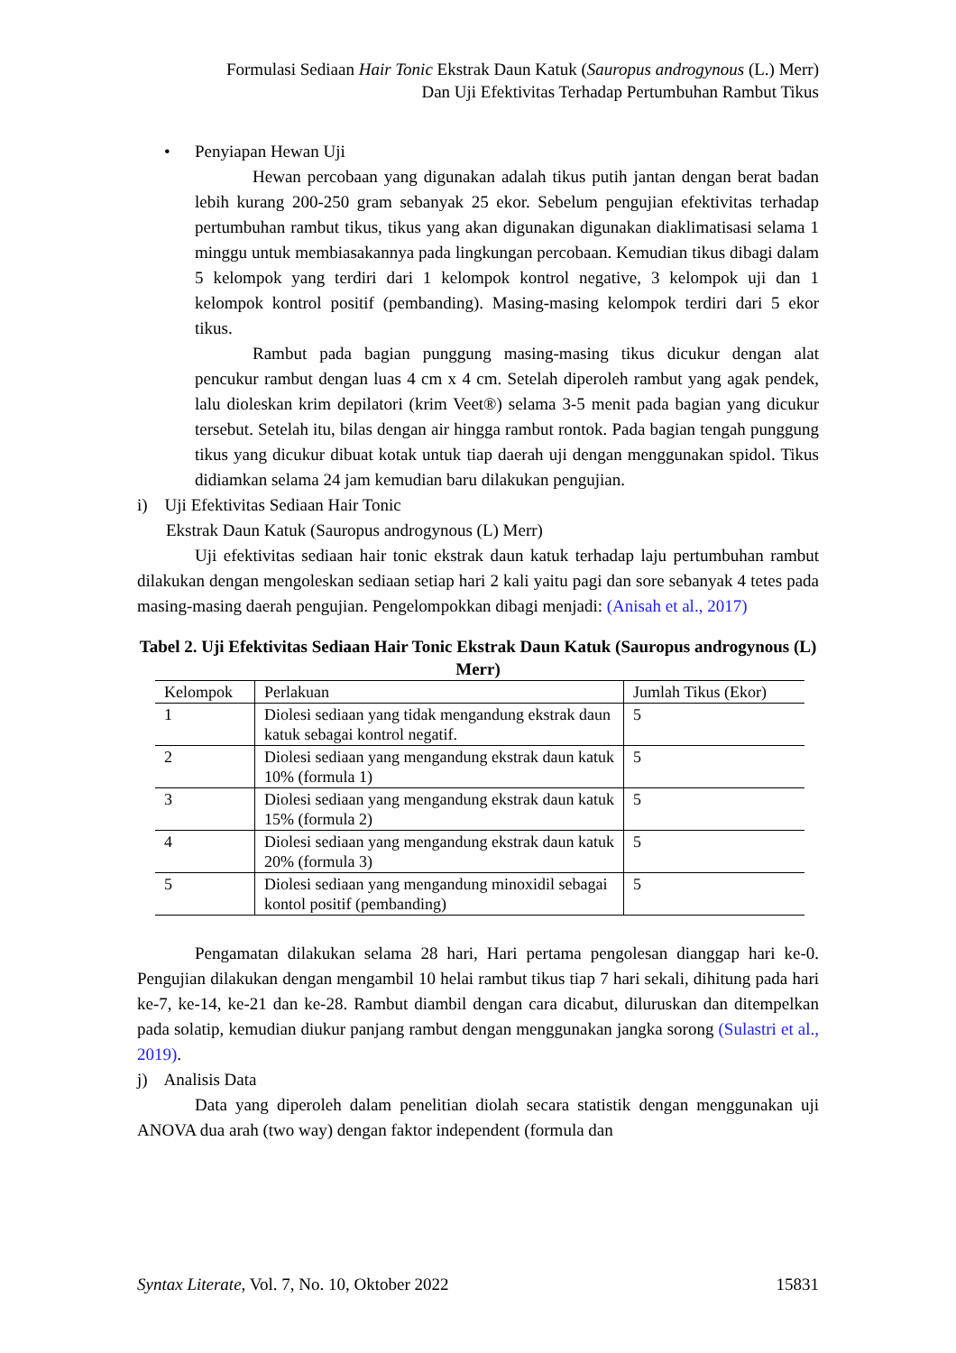Formulasi Sediaan Hair Tonic Ekstrak Daun Katuk (Sauropus androgynous (L.) Merr)
Dan Uji Efektivitas Terhadap Pertumbuhan Rambut Tikus
• Penyiapan Hewan Uji
Hewan percobaan yang digunakan adalah tikus putih jantan dengan berat badan lebih kurang 200-250 gram sebanyak 25 ekor. Sebelum pengujian efektivitas terhadap pertumbuhan rambut tikus, tikus yang akan digunakan digunakan diaklimatisasi selama 1 minggu untuk membiasakannya pada lingkungan percobaan. Kemudian tikus dibagi dalam 5 kelompok yang terdiri dari 1 kelompok kontrol negative, 3 kelompok uji dan 1 kelompok kontrol positif (pembanding). Masing-masing kelompok terdiri dari 5 ekor tikus.
Rambut pada bagian punggung masing-masing tikus dicukur dengan alat pencukur rambut dengan luas 4 cm x 4 cm. Setelah diperoleh rambut yang agak pendek, lalu dioleskan krim depilatori (krim Veet®) selama 3-5 menit pada bagian yang dicukur tersebut. Setelah itu, bilas dengan air hingga rambut rontok. Pada bagian tengah punggung tikus yang dicukur dibuat kotak untuk tiap daerah uji dengan menggunakan spidol. Tikus didiamkan selama 24 jam kemudian baru dilakukan pengujian.
i) Uji Efektivitas Sediaan Hair Tonic
Ekstrak Daun Katuk (Sauropus androgynous (L) Merr)
Uji efektivitas sediaan hair tonic ekstrak daun katuk terhadap laju pertumbuhan rambut dilakukan dengan mengoleskan sediaan setiap hari 2 kali yaitu pagi dan sore sebanyak 4 tetes pada masing-masing daerah pengujian. Pengelompokkan dibagi menjadi: (Anisah et al., 2017)
Tabel 2. Uji Efektivitas Sediaan Hair Tonic Ekstrak Daun Katuk (Sauropus androgynous (L) Merr)
| Kelompok | Perlakuan | Jumlah Tikus (Ekor) |
| --- | --- | --- |
| 1 | Diolesi sediaan yang tidak mengandung ekstrak daun katuk sebagai kontrol negatif. | 5 |
| 2 | Diolesi sediaan yang mengandung ekstrak daun katuk 10% (formula 1) | 5 |
| 3 | Diolesi sediaan yang mengandung ekstrak daun katuk 15% (formula 2) | 5 |
| 4 | Diolesi sediaan yang mengandung ekstrak daun katuk 20% (formula 3) | 5 |
| 5 | Diolesi sediaan yang mengandung minoxidil sebagai kontol positif (pembanding) | 5 |
Pengamatan dilakukan selama 28 hari, Hari pertama pengolesan dianggap hari ke-0. Pengujian dilakukan dengan mengambil 10 helai rambut tikus tiap 7 hari sekali, dihitung pada hari ke-7, ke-14, ke-21 dan ke-28. Rambut diambil dengan cara dicabut, diluruskan dan ditempelkan pada solatip, kemudian diukur panjang rambut dengan menggunakan jangka sorong (Sulastri et al., 2019).
j) Analisis Data
Data yang diperoleh dalam penelitian diolah secara statistik dengan menggunakan uji ANOVA dua arah (two way) dengan faktor independent (formula dan
Syntax Literate, Vol. 7, No. 10, Oktober 2022 15831